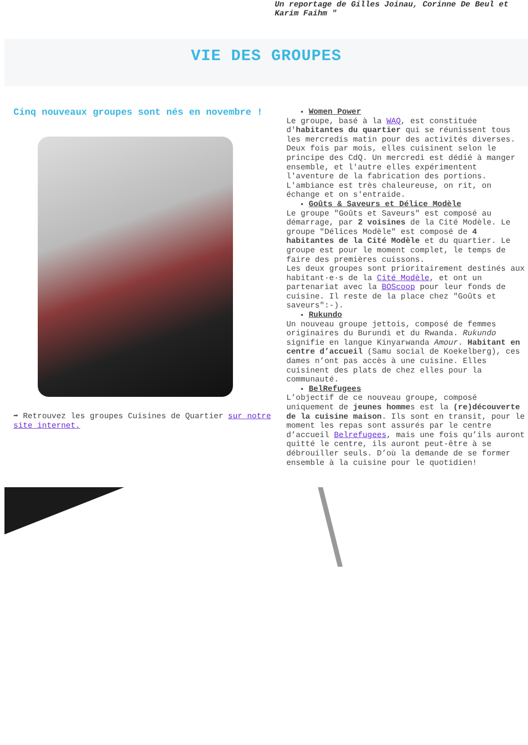Un reportage de Gilles Joinau, Corinne De Beul et Karim Faihm "
VIE DES GROUPES
Cinq nouveaux groupes sont nés en novembre !
➡ Retrouvez les groupes Cuisines de Quartier sur notre site internet.
Women Power
Le groupe, basé à la WAQ, est constituée d'habitantes du quartier qui se réunissent tous les mercredis matin pour des activités diverses. Deux fois par mois, elles cuisinent selon le principe des CdQ. Un mercredi est dédié à manger ensemble, et l'autre elles expérimentent l'aventure de la fabrication des portions. L'ambiance est très chaleureuse, on rit, on échange et on s'entraide.
Goûts & Saveurs et Délice Modèle
Le groupe "Goûts et Saveurs" est composé au démarrage, par 2 voisines de la Cité Modèle. Le groupe "Délices Modèle" est composé de 4 habitantes de la Cité Modèle et du quartier. Le groupe est pour le moment complet, le temps de faire des premières cuissons.
Les deux groupes sont prioritairement destinés aux habitant·e·s de la Cité Modèle, et ont un partenariat avec la BOScoop pour leur fonds de cuisine. Il reste de la place chez "Goûts et saveurs":-).
Rukundo
Un nouveau groupe jettois, composé de femmes originaires du Burundi et du Rwanda. Rukundo signifie en langue Kinyarwanda Amour. Habitant en centre d’accueil (Samu social de Koekelberg), ces dames n’ont pas accès à une cuisine. Elles cuisinent des plats de chez elles pour la communauté.
BelRefugees
L’objectif de ce nouveau groupe, composé uniquement de jeunes hommes est la (re)découverte de la cuisine maison. Ils sont en transit, pour le moment les repas sont assurés par le centre d’accueil Belrefugees, mais une fois qu’ils auront quitté le centre, ils auront peut-être à se débrouiller seuls. D’où la demande de se former ensemble à la cuisine pour le quotidien!